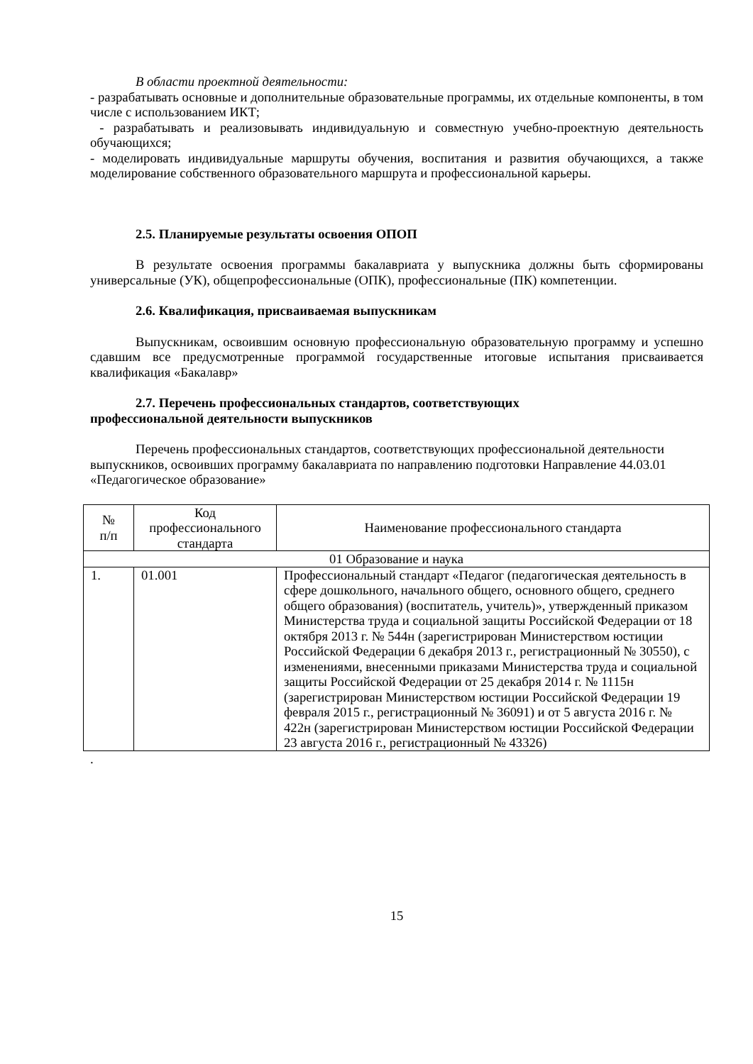В области проектной деятельности:
- разрабатывать основные и дополнительные образовательные программы, их отдельные компоненты, в том числе с использованием ИКТ;
- разрабатывать и реализовывать индивидуальную и совместную учебно-проектную деятельность обучающихся;
- моделировать индивидуальные маршруты обучения, воспитания и развития обучающихся, а также моделирование собственного образовательного маршрута и профессиональной карьеры.
2.5. Планируемые результаты освоения ОПОП
В результате освоения программы бакалавриата у выпускника должны быть сформированы универсальные (УК), общепрофессиональные (ОПК), профессиональные (ПК) компетенции.
2.6. Квалификация, присваиваемая выпускникам
Выпускникам, освоившим основную профессиональную образовательную программу и успешно сдавшим все предусмотренные программой государственные итоговые испытания присваивается квалификация «Бакалавр»
2.7. Перечень профессиональных стандартов, соответствующих
профессиональной деятельности выпускников
Перечень профессиональных стандартов, соответствующих профессиональной деятельности выпускников, освоивших программу бакалавриата по направлению подготовки Направление 44.03.01 «Педагогическое образование»
| № п/п | Код профессионального стандарта | Наименование профессионального стандарта |
| --- | --- | --- |
| 01 Образование и наука | | |
| 1. | 01.001 | Профессиональный стандарт «Педагог (педагогическая деятельность в сфере дошкольного, начального общего, основного общего, среднего общего образования) (воспитатель, учитель)», утвержденный приказом Министерства труда и социальной защиты Российской Федерации от 18 октября 2013 г. № 544н (зарегистрирован Министерством юстиции Российской Федерации 6 декабря 2013 г., регистрационный № 30550), с изменениями, внесенными приказами Министерства труда и социальной защиты Российской Федерации от 25 декабря 2014 г. № 1115н (зарегистрирован Министерством юстиции Российской Федерации 19 февраля 2015 г., регистрационный № 36091) и от 5 августа 2016 г. № 422н (зарегистрирован Министерством юстиции Российской Федерации 23 августа 2016 г., регистрационный № 43326) |
.
15